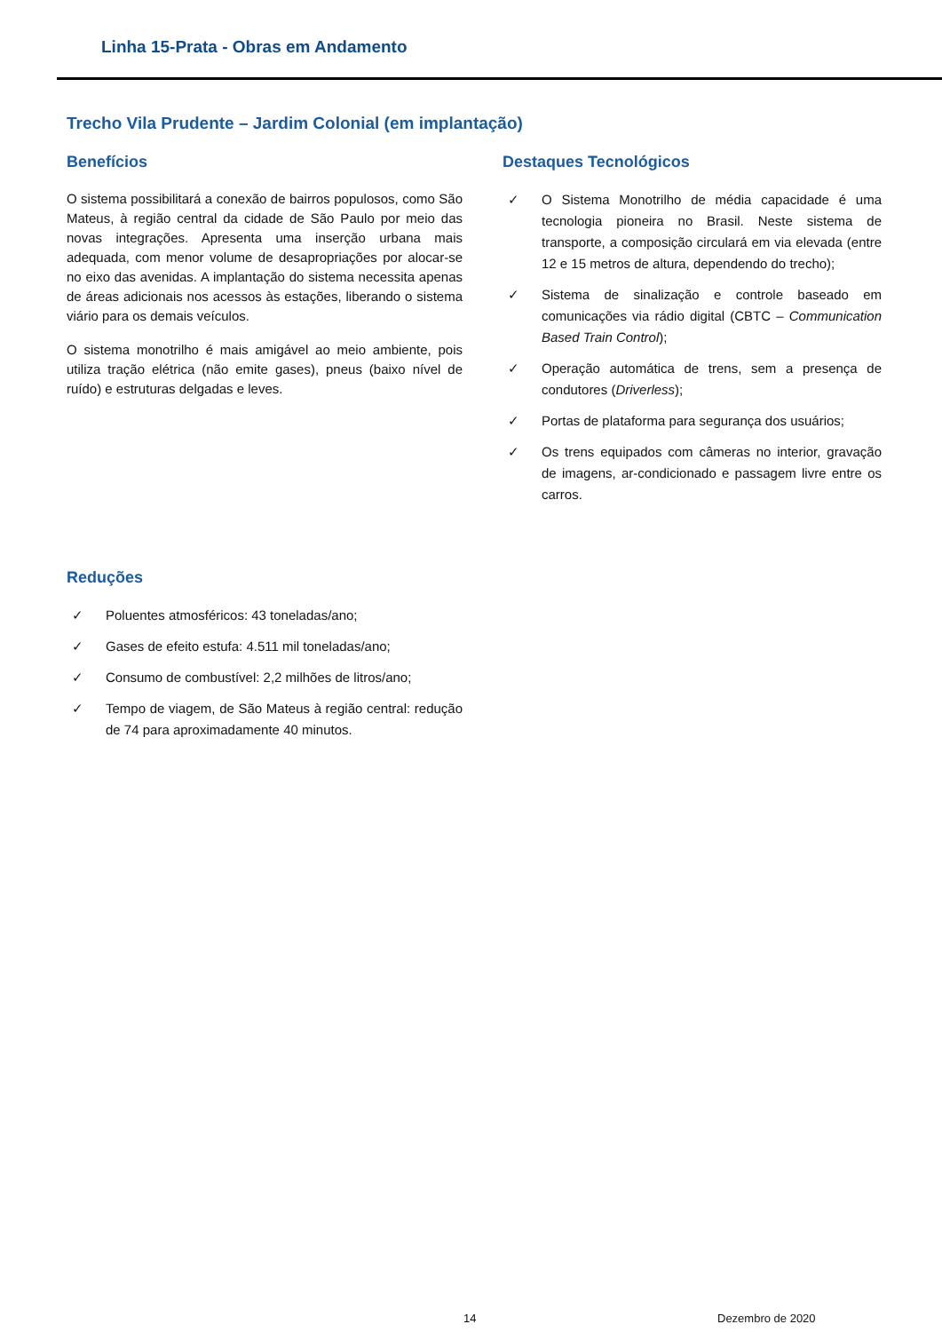Linha 15-Prata - Obras em Andamento
Trecho Vila Prudente – Jardim Colonial (em implantação)
Benefícios
O sistema possibilitará a conexão de bairros populosos, como São Mateus, à região central da cidade de São Paulo por meio das novas integrações. Apresenta uma inserção urbana mais adequada, com menor volume de desapropriações por alocar-se no eixo das avenidas. A implantação do sistema necessita apenas de áreas adicionais nos acessos às estações, liberando o sistema viário para os demais veículos.
O sistema monotrilho é mais amigável ao meio ambiente, pois utiliza tração elétrica (não emite gases), pneus (baixo nível de ruído) e estruturas delgadas e leves.
Destaques Tecnológicos
✓ O Sistema Monotrilho de média capacidade é uma tecnologia pioneira no Brasil. Neste sistema de transporte, a composição circulará em via elevada (entre 12 e 15 metros de altura, dependendo do trecho);
✓ Sistema de sinalização e controle baseado em comunicações via rádio digital (CBTC – Communication Based Train Control);
✓ Operação automática de trens, sem a presença de condutores (Driverless);
✓ Portas de plataforma para segurança dos usuários;
✓ Os trens equipados com câmeras no interior, gravação de imagens, ar-condicionado e passagem livre entre os carros.
Reduções
✓ Poluentes atmosféricos: 43 toneladas/ano;
✓ Gases de efeito estufa: 4.511 mil toneladas/ano;
✓ Consumo de combustível: 2,2 milhões de litros/ano;
✓ Tempo de viagem, de São Mateus à região central: redução de 74 para aproximadamente 40 minutos.
14 Dezembro de 2020